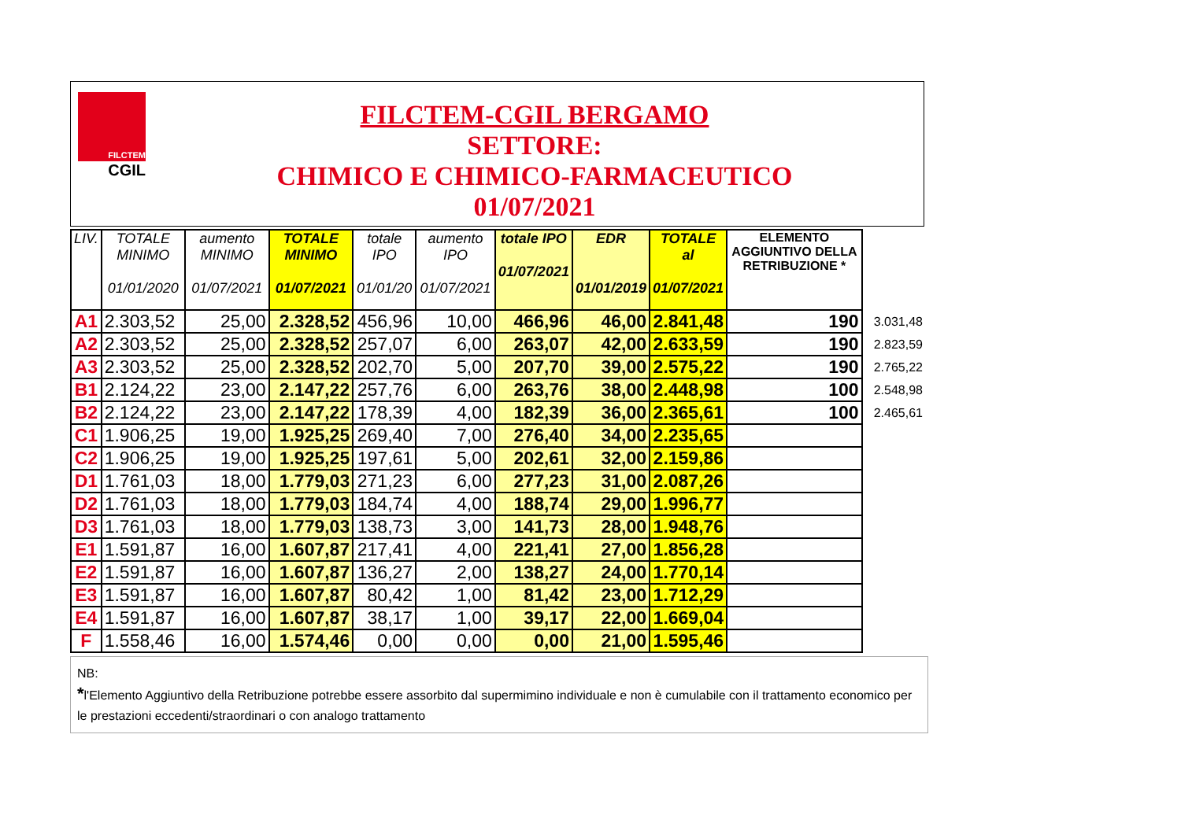FILCTEM
CGIL
FILCTEM-CGIL BERGAMO
SETTORE:
CHIMICO E CHIMICO-FARMACEUTICO
01/07/2021
| LIV. | TOTALE MINIMO 01/01/2020 | aumento MINIMO 01/07/2021 | TOTALE MINIMO 01/07/2021 | totale IPO 01/01/20 | aumento IPO 01/07/2021 | totale IPO 01/07/2021 | EDR 01/01/2019 | TOTALE al 01/07/2021 | ELEMENTO AGGIUNTIVO DELLA RETRIBUZIONE * | |
| --- | --- | --- | --- | --- | --- | --- | --- | --- | --- | --- |
| A1 | 2.303,52 | 25,00 | 2.328,52 | 456,96 | 10,00 | 466,96 | 46,00 | 2.841,48 | 190 | 3.031,48 |
| A2 | 2.303,52 | 25,00 | 2.328,52 | 257,07 | 6,00 | 263,07 | 42,00 | 2.633,59 | 190 | 2.823,59 |
| A3 | 2.303,52 | 25,00 | 2.328,52 | 202,70 | 5,00 | 207,70 | 39,00 | 2.575,22 | 190 | 2.765,22 |
| B1 | 2.124,22 | 23,00 | 2.147,22 | 257,76 | 6,00 | 263,76 | 38,00 | 2.448,98 | 100 | 2.548,98 |
| B2 | 2.124,22 | 23,00 | 2.147,22 | 178,39 | 4,00 | 182,39 | 36,00 | 2.365,61 | 100 | 2.465,61 |
| C1 | 1.906,25 | 19,00 | 1.925,25 | 269,40 | 7,00 | 276,40 | 34,00 | 2.235,65 | | |
| C2 | 1.906,25 | 19,00 | 1.925,25 | 197,61 | 5,00 | 202,61 | 32,00 | 2.159,86 | | |
| D1 | 1.761,03 | 18,00 | 1.779,03 | 271,23 | 6,00 | 277,23 | 31,00 | 2.087,26 | | |
| D2 | 1.761,03 | 18,00 | 1.779,03 | 184,74 | 4,00 | 188,74 | 29,00 | 1.996,77 | | |
| D3 | 1.761,03 | 18,00 | 1.779,03 | 138,73 | 3,00 | 141,73 | 28,00 | 1.948,76 | | |
| E1 | 1.591,87 | 16,00 | 1.607,87 | 217,41 | 4,00 | 221,41 | 27,00 | 1.856,28 | | |
| E2 | 1.591,87 | 16,00 | 1.607,87 | 136,27 | 2,00 | 138,27 | 24,00 | 1.770,14 | | |
| E3 | 1.591,87 | 16,00 | 1.607,87 | 80,42 | 1,00 | 81,42 | 23,00 | 1.712,29 | | |
| E4 | 1.591,87 | 16,00 | 1.607,87 | 38,17 | 1,00 | 39,17 | 22,00 | 1.669,04 | | |
| F | 1.558,46 | 16,00 | 1.574,46 | 0,00 | 0,00 | 0,00 | 21,00 | 1.595,46 | | |
NB:
*l'Elemento Aggiuntivo della Retribuzione potrebbe essere assorbito dal supermimino individuale e non è cumulabile con il trattamento economico per le prestazioni eccedenti/straordinari o con analogo trattamento